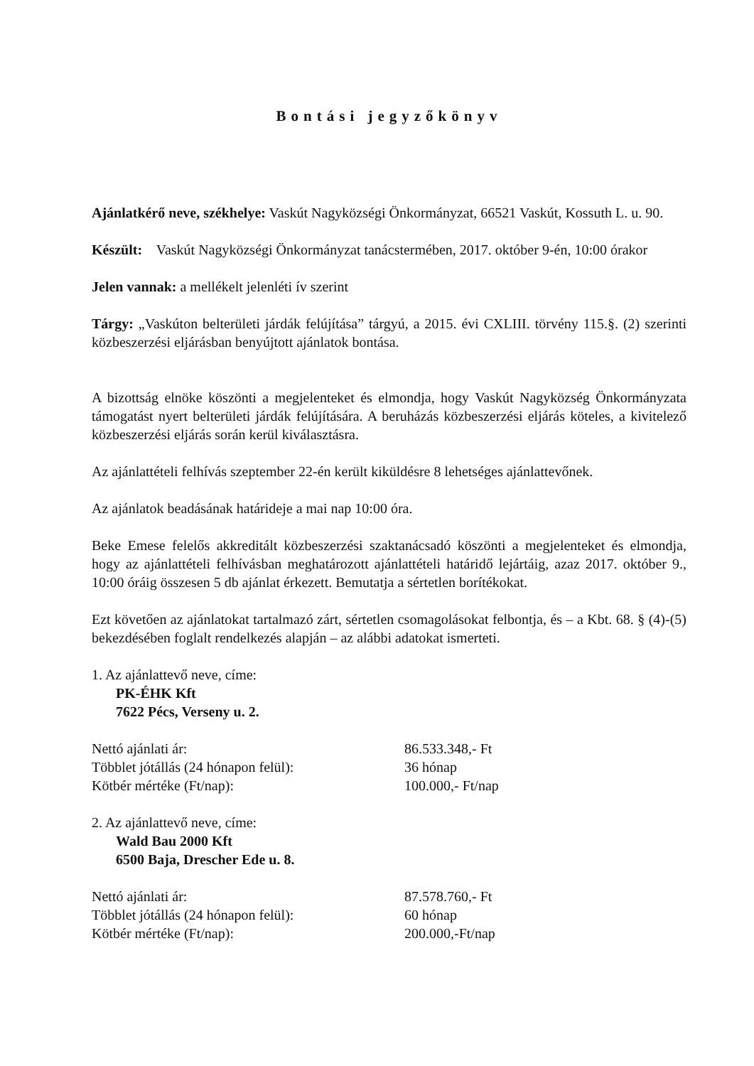Bontási jegyzőkönyv
Ajánlatkérő neve, székhelye: Vaskút Nagyközségi Önkormányzat, 66521 Vaskút, Kossuth L. u. 90.
Készült: Vaskút Nagyközségi Önkormányzat tanácstermében, 2017. október 9-én, 10:00 órakor
Jelen vannak: a mellékelt jelenléti ív szerint
Tárgy: „Vaskúton belterületi járdák felújítása” tárgyú, a 2015. évi CXLIII. törvény 115.§. (2) szerinti közbeszerzési eljárásban benyújtott ajánlatok bontása.
A bizottság elnöke köszönti a megjelenteket és elmondja, hogy Vaskút Nagyközség Önkormányzata támogatást nyert belterületi járdák felújítására. A beruházás közbeszerzési eljárás köteles, a kivitelező közbeszerzési eljárás során kerül kiválasztásra.
Az ajánlattételi felhívás szeptember 22-én került kiküldésre 8 lehetséges ajánlattevőnek.
Az ajánlatok beadásának határideje a mai nap 10:00 óra.
Beke Emese felelős akkreditált közbeszerzési szaktanácsadó köszönti a megjelenteket és elmondja, hogy az ajánlattételi felhívásban meghatározott ajánlattételi határidő lejártáig, azaz 2017. október 9., 10:00 óráig összesen 5 db ajánlat érkezett. Bemutatja a sértetlen borítékokat.
Ezt követően az ajánlatokat tartalmazó zárt, sértetlen csomagolásokat felbontja, és – a Kbt. 68. § (4)-(5) bekezdésében foglalt rendelkezés alapján – az alábbi adatokat ismerteti.
1. Az ajánlattevő neve, címe:
PK-ÉHK Kft
7622 Pécs, Verseny u. 2.
Nettó ajánlati ár: 86.533.348,- Ft
Többlet jótállás (24 hónapon felül): 36 hónap
Kötbér mértéke (Ft/nap): 100.000,- Ft/nap
2. Az ajánlattevő neve, címe:
Wald Bau 2000 Kft
6500 Baja, Drescher Ede u. 8.
Nettó ajánlati ár: 87.578.760,- Ft
Többlet jótállás (24 hónapon felül): 60 hónap
Kötbér mértéke (Ft/nap): 200.000,-Ft/nap